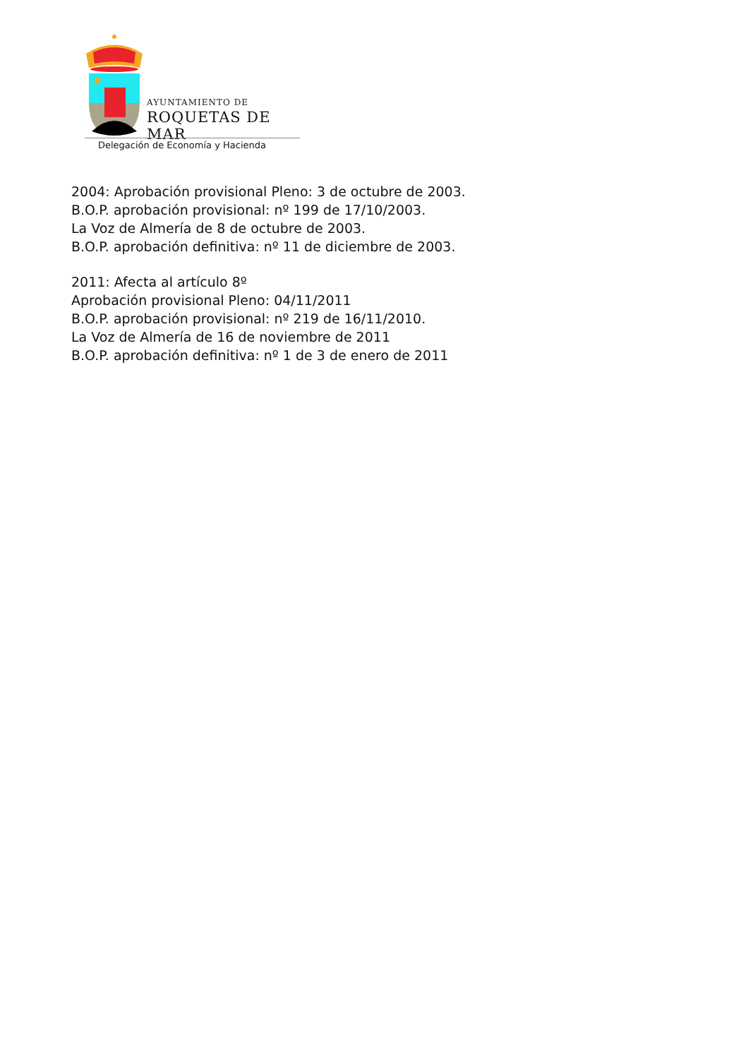AYUNTAMIENTO DE
ROQUETAS DE MAR
Delegación de Economía y Hacienda
2004: Aprobación provisional Pleno: 3 de octubre de 2003.
B.O.P. aprobación provisional: nº 199 de 17/10/2003.
La Voz de Almería de 8 de octubre de 2003.
B.O.P. aprobación definitiva: nº 11 de diciembre de 2003.
2011: Afecta al artículo 8º
Aprobación provisional Pleno: 04/11/2011
B.O.P. aprobación provisional: nº 219 de 16/11/2010.
La Voz de Almería de 16 de noviembre de 2011
B.O.P. aprobación definitiva: nº 1 de 3 de enero de 2011